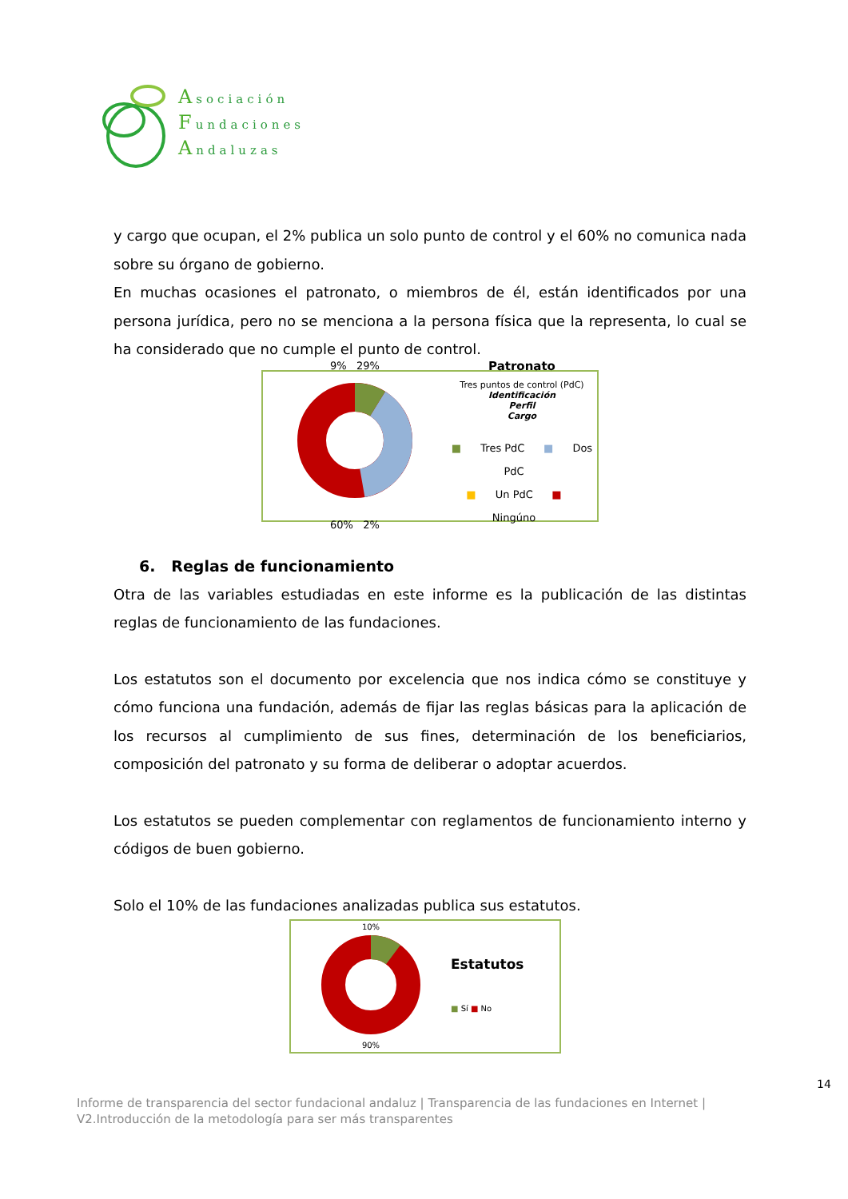Asociación
Fundaciones
Andaluzas
y cargo que ocupan, el 2% publica un solo punto de control y el 60% no comunica nada sobre su órgano de gobierno.
En muchas ocasiones el patronato, o miembros de él, están identificados por una persona jurídica, pero no se menciona a la persona física que la representa, lo cual se ha considerado que no cumple el punto de control.
9% 29%
60% 2%
Patronato
Tres puntos de control (PdC)
Identificación
Perfil
Cargo
■ Tres PdC ■ Dos PdC
■ Un PdC ■ Ningúno
6. Reglas de funcionamiento
Otra de las variables estudiadas en este informe es la publicación de las distintas reglas de funcionamiento de las fundaciones.
Los estatutos son el documento por excelencia que nos indica cómo se constituye y cómo funciona una fundación, además de fijar las reglas básicas para la aplicación de los recursos al cumplimiento de sus fines, determinación de los beneficiarios, composición del patronato y su forma de deliberar o adoptar acuerdos.
Los estatutos se pueden complementar con reglamentos de funcionamiento interno y códigos de buen gobierno.
Solo el 10% de las fundaciones analizadas publica sus estatutos.
10%
90%
Estatutos
■ Sí ■ No
14
Informe de transparencia del sector fundacional andaluz | Transparencia de las fundaciones en Internet |
V2.Introducción de la metodología para ser más transparentes